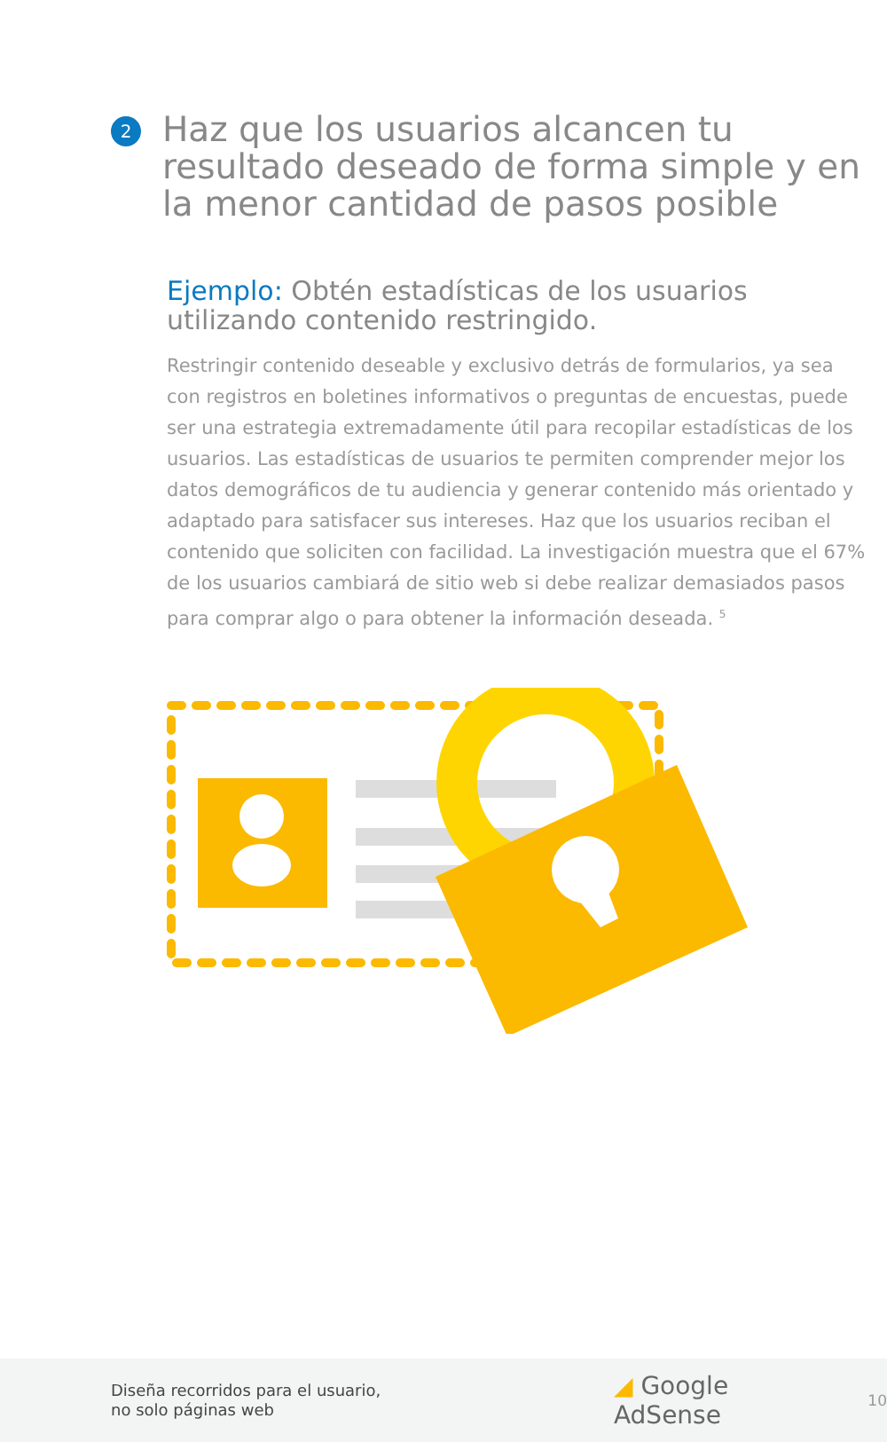2
Haz que los usuarios alcancen tu resultado deseado de forma simple y en la menor cantidad de pasos posible
Ejemplo: Obtén estadísticas de los usuarios utilizando contenido restringido.
Restringir contenido deseable y exclusivo detrás de formularios, ya sea con registros en boletines informativos o preguntas de encuestas, puede ser una estrategia extremadamente útil para recopilar estadísticas de los usuarios. Las estadísticas de usuarios te permiten comprender mejor los datos demográficos de tu audiencia y generar contenido más orientado y adaptado para satisfacer sus intereses. Haz que los usuarios reciban el contenido que soliciten con facilidad. La investigación muestra que el 67% de los usuarios cambiará de sitio web si debe realizar demasiados pasos para comprar algo o para obtener la información deseada. <sup>5</sup>
Diseña recorridos para el usuario,
no solo páginas web
◢ Google AdSense
10